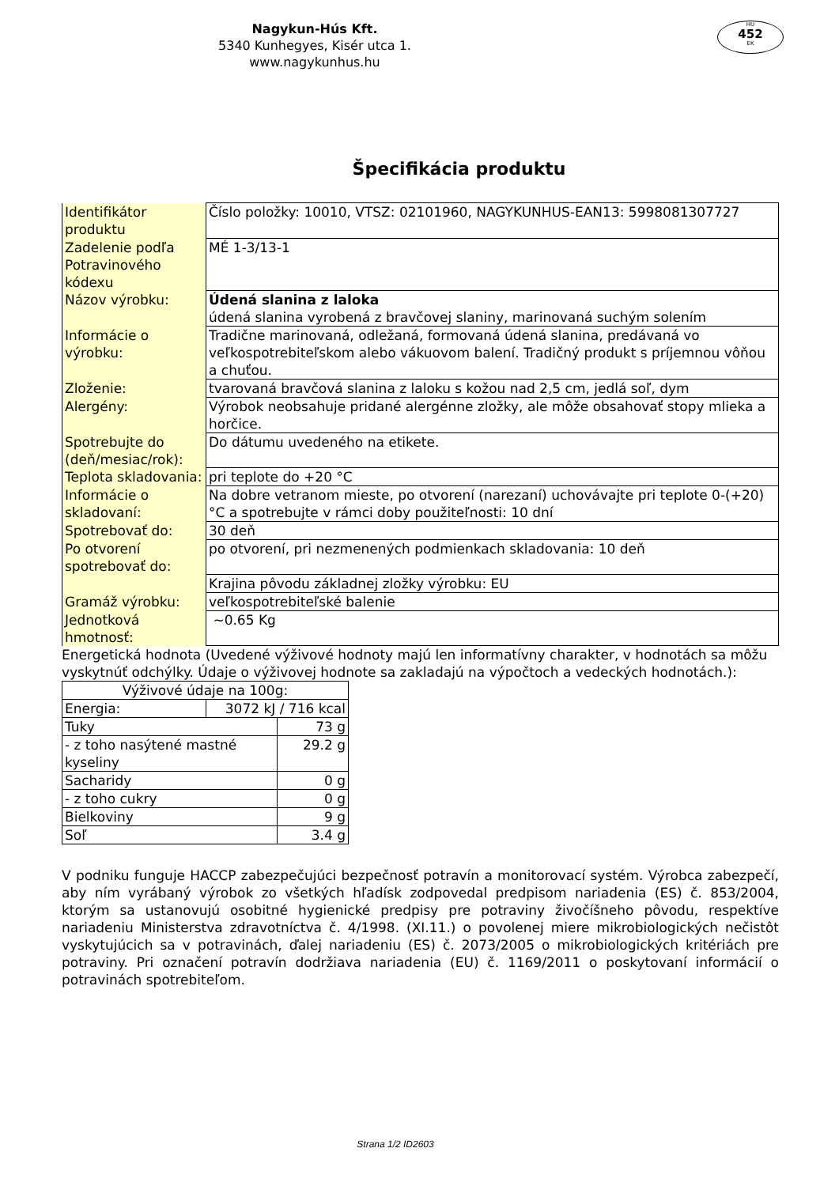Nagykun-Hús Kft.
5340 Kunhegyes, Kisér utca 1.
www.nagykunhus.hu
HU
452
EK
Špecifikácia produktu
| Identifikátor produktu | Číslo položky: 10010, VTSZ: 02101960, NAGYKUNHUS-EAN13: 5998081307727 |
| Zadelenie podľa Potravinového kódexu | MÉ 1-3/13-1 |
| Názov výrobku: | Údená slanina z laloka údená slanina vyrobená z bravčovej slaniny, marinovaná suchým solením |
| Informácie o výrobku: | Tradične marinovaná, odležaná, formovaná údená slanina, predávaná vo veľkospotrebiteľskom alebo vákuovom balení. Tradičný produkt s príjemnou vôňou a chuťou. |
| Zloženie: | tvarovaná bravčová slanina z laloku s kožou nad 2,5 cm, jedlá soľ, dym |
| Alergény: | Výrobok neobsahuje pridané alergénne zložky, ale môže obsahovať stopy mlieka a horčice. |
| Spotrebujte do (deň/mesiac/rok): | Do dátumu uvedeného na etikete. |
| Teplota skladovania: | pri teplote do +20 °C |
| Informácie o skladovaní: | Na dobre vetranom mieste, po otvorení (narezaní) uchovávajte pri teplote 0-(+20) °C a spotrebujte v rámci doby použiteľnosti: 10 dní |
| Spotrebovať do: | 30 deň |
| Po otvorení spotrebovať do: | po otvorení, pri nezmenených podmienkach skladovania: 10 deň |
| | Krajina pôvodu základnej zložky výrobku: EU |
| Gramáž výrobku: | veľkospotrebiteľské balenie |
| Jednotková hmotnosť: | ~0.65 Kg |
Energetická hodnota (Uvedené výživové hodnoty majú len informatívny charakter, v hodnotách sa môžu vyskytnúť odchýlky. Údaje o výživovej hodnote sa zakladajú na výpočtoch a vedeckých hodnotách.):
| Výživové údaje na 100g: | | |
| Energia: | 3072 kJ / 716 kcal | |
| Tuky | | 73 g |
| - z toho nasýtené mastné kyseliny | | 29.2 g |
| Sacharidy | | 0 g |
| - z toho cukry | | 0 g |
| Bielkoviny | | 9 g |
| Soľ | | 3.4 g |
V podniku funguje HACCP zabezpečujúci bezpečnosť potravín a monitorovací systém. Výrobca zabezpečí, aby ním vyrábaný výrobok zo všetkých hľadísk zodpovedal predpisom nariadenia (ES) č. 853/2004, ktorým sa ustanovujú osobitné hygienické predpisy pre potraviny živočíšneho pôvodu, respektíve nariadeniu Ministerstva zdravotníctva č. 4/1998. (XI.11.) o povolenej miere mikrobiologických nečistôt vyskytujúcich sa v potravinách, ďalej nariadeniu (ES) č. 2073/2005 o mikrobiologických kritériách pre potraviny. Pri označení potravín dodržiava nariadenia (EU) č. 1169/2011 o poskytovaní informácií o potravinách spotrebiteľom.
Strana 1/2 ID2603